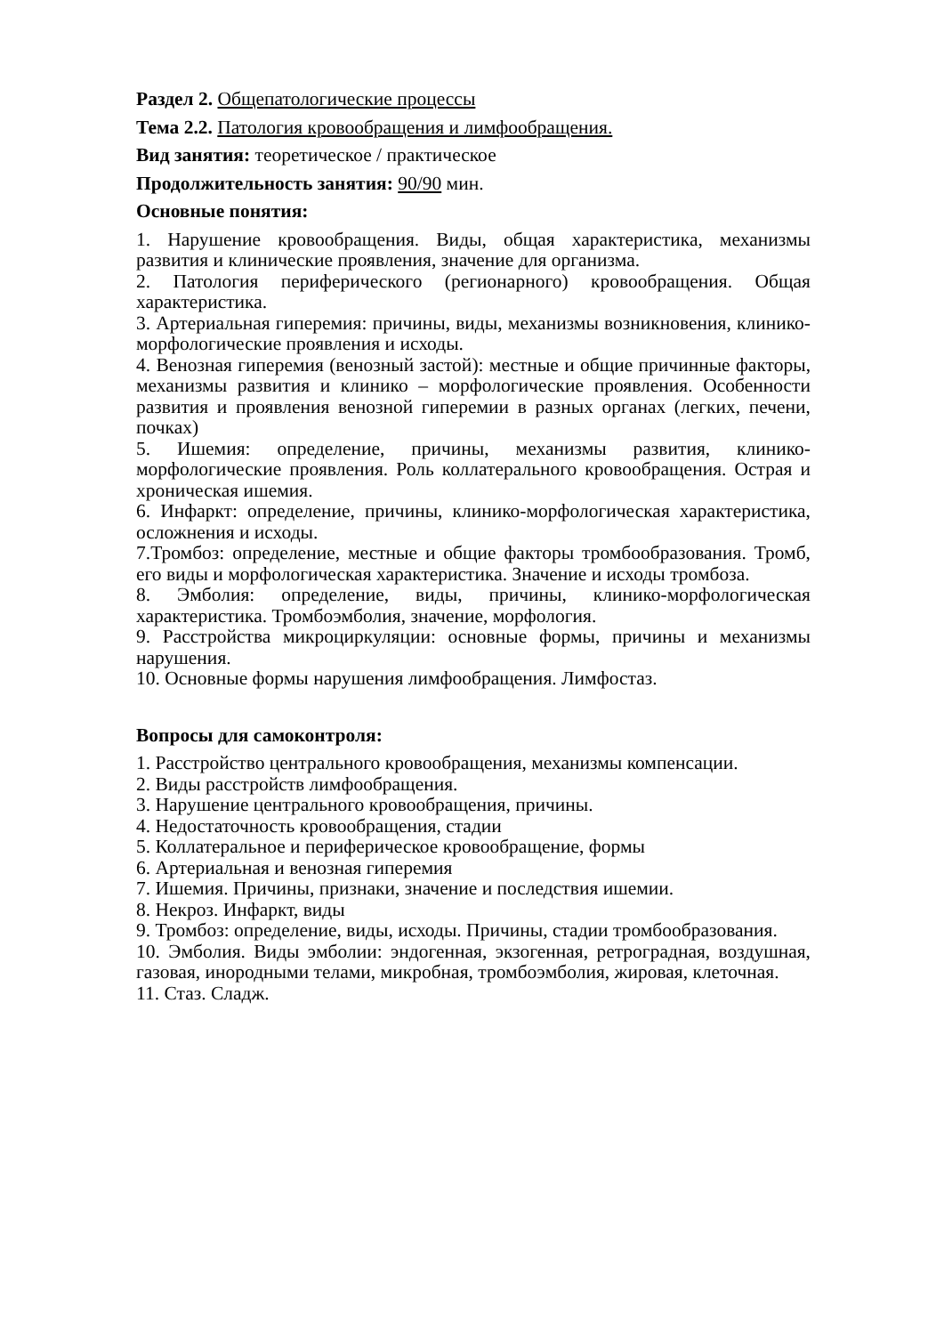Раздел 2. Общепатологические процессы
Тема 2.2. Патология кровообращения и лимфообращения.
Вид занятия: теоретическое / практическое
Продолжительность занятия: 90/90 мин.
Основные понятия:
1. Нарушение кровообращения. Виды, общая характеристика, механизмы развития и клинические проявления, значение для организма.
2. Патология периферического (регионарного) кровообращения. Общая характеристика.
3. Артериальная гиперемия: причины, виды, механизмы возникновения, клинико-морфологические проявления и исходы.
4. Венозная гиперемия (венозный застой): местные и общие причинные факторы, механизмы развития и клинико – морфологические проявления. Особенности развития и проявления венозной гиперемии в разных органах (легких, печени, почках)
5. Ишемия: определение, причины, механизмы развития, клинико-морфологические проявления. Роль коллатерального кровообращения. Острая и хроническая ишемия.
6. Инфаркт: определение, причины, клинико-морфологическая характеристика, осложнения и исходы.
7.Тромбоз: определение, местные и общие факторы тромбообразования. Тромб, его виды и морфологическая характеристика. Значение и исходы тромбоза.
8. Эмболия: определение, виды, причины, клинико-морфологическая характеристика. Тромбоэмболия, значение, морфология.
9. Расстройства микроциркуляции: основные формы, причины и механизмы нарушения.
10. Основные формы нарушения лимфообращения. Лимфостаз.
Вопросы для самоконтроля:
1. Расстройство центрального кровообращения, механизмы компенсации.
2. Виды расстройств лимфообращения.
3. Нарушение центрального кровообращения, причины.
4. Недостаточность кровообращения, стадии
5. Коллатеральное и периферическое кровообращение, формы
6. Артериальная и венозная гиперемия
7. Ишемия. Причины, признаки, значение и последствия ишемии.
8. Некроз. Инфаркт, виды
9. Тромбоз: определение, виды, исходы. Причины, стадии тромбообразования.
10. Эмболия. Виды эмболии: эндогенная, экзогенная, ретроградная, воздушная, газовая, инородными телами, микробная, тромбоэмболия, жировая, клеточная.
11. Стаз. Сладж.